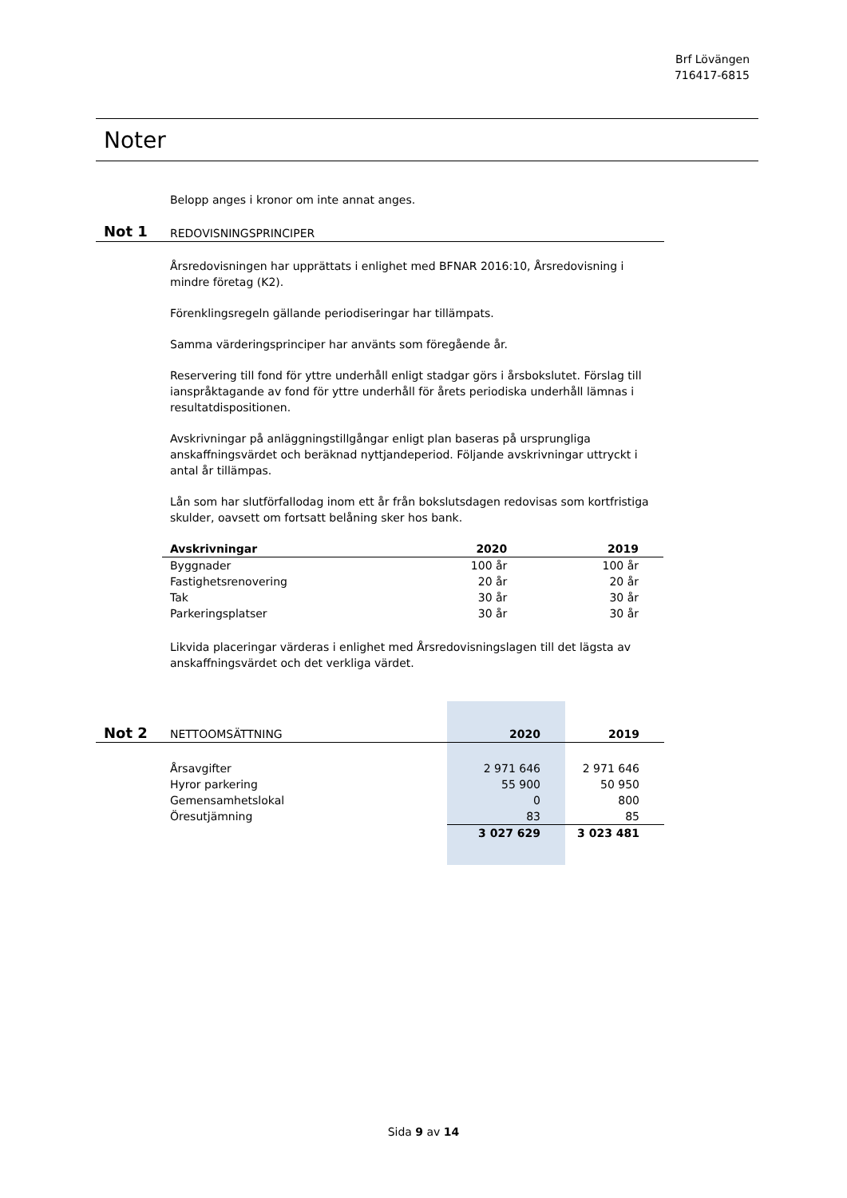Brf Lövängen
716417-6815
Noter
Belopp anges i kronor om inte annat anges.
Not 1 REDOVISNINGSPRINCIPER
Årsredovisningen har upprättats i enlighet med BFNAR 2016:10, Årsredovisning i mindre företag (K2).
Förenklingsregeln gällande periodiseringar har tillämpats.
Samma värderingsprinciper har använts som föregående år.
Reservering till fond för yttre underhåll enligt stadgar görs i årsbokslutet. Förslag till ianspråktagande av fond för yttre underhåll för årets periodiska underhåll lämnas i resultatdispositionen.
Avskrivningar på anläggningstillgångar enligt plan baseras på ursprungliga anskaffningsvärdet och beräknad nyttjandeperiod. Följande avskrivningar uttryckt i antal år tillämpas.
Lån som har slutförfallodag inom ett år från bokslutsdagen redovisas som kortfristiga skulder, oavsett om fortsatt belåning sker hos bank.
| Avskrivningar | 2020 | 2019 |
| --- | --- | --- |
| Byggnader | 100 år | 100 år |
| Fastighetsrenovering | 20 år | 20 år |
| Tak | 30 år | 30 år |
| Parkeringsplatser | 30 år | 30 år |
Likvida placeringar värderas i enlighet med Årsredovisningslagen till det lägsta av anskaffningsvärdet och det verkliga värdet.
| Not 2 NETTOOMSÄTTNING | 2020 | 2019 |
| Årsavgifter | 2 971 646 | 2 971 646 |
| Hyror parkering | 55 900 | 50 950 |
| Gemensamhetslokal | 0 | 800 |
| Öresutjämning | 83 | 85 |
| | 3 027 629 | 3 023 481 |
Sida 9 av 14